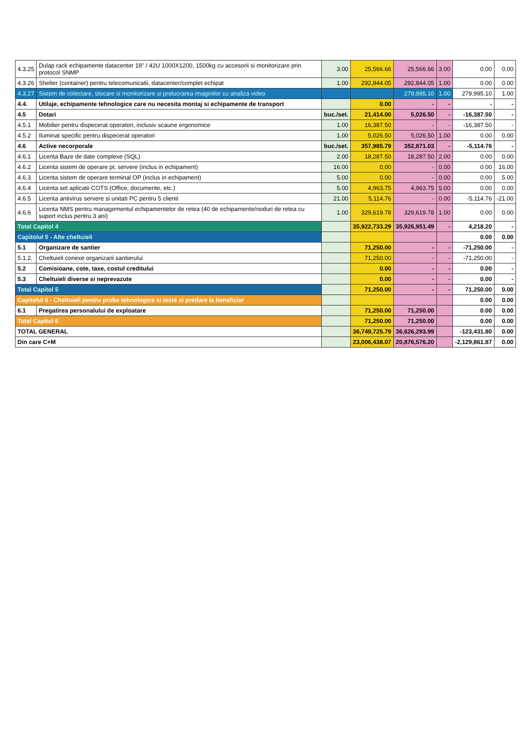| 4.3.25 | Dulap rack echipamente datacenter 19" / 42U 1000X1200, 1500kg cu accesorii si monitorizare prin protocol SNMP | 3.00 | 25,566.66 | 25,566.66 | 3.00 | 0.00 | 0.00 |
| 4.3.26 | Shelter (container) pentru telecomunicatii, datacenter/complet echipat | 1.00 | 292,844.05 | 292,844.05 | 1.00 | 0.00 | 0.00 |
| 4.3.27 | Sistem de colectare, stocare si monitorizare si prelucrarea imaginilor cu analiza video | | | 279,995.10 | 1.00 | 279,995.10 | 1.00 |
| 4.4. | Utilaje, echipamente tehnologice care nu necesita montaj si echipamente de transport | | 0.00 | - | - | - | - |
| 4.5 | Dotari | buc./set. | 21,414.00 | 5,026.50 | - | -16,387.50 | - |
| 4.5.1 | Mobilier pentru dispecerat operatori, inclusiv scaune ergonomice | 1.00 | 16,387.50 | - | - | -16,387.50 | - |
| 4.5.2 | Iluminat specific pentru dispecerat operatori | 1.00 | 5,026.50 | 5,026.50 | 1.00 | 0.00 | 0.00 |
| 4.6 | Active necorporale | buc./set. | 357,985.79 | 352,871.03 | - | -5,114.76 | - |
| 4.6.1 | Licenta Baze de date complexe (SQL) | 2.00 | 18,287.50 | 18,287.50 | 2.00 | 0.00 | 0.00 |
| 4.6.2 | Licenta sistem de operare pt. servere (inclus in echipament) | 16.00 | 0.00 | - | 0.00 | 0.00 | 16.00 |
| 4.6.3 | Licenta sistem de operare terminal OP (inclus in echipament) | 5.00 | 0.00 | - | 0.00 | 0.00 | 5.00 |
| 4.6.4 | Licenta set aplicatii COTS (Office, documente, etc.) | 5.00 | 4,963.75 | 4,963.75 | 5.00 | 0.00 | 0.00 |
| 4.6.5 | Licenta antivirus servere si unitati PC pentru 5 clienti | 21.00 | 5,114.76 | - | 0.00 | -5,114.76 | -21.00 |
| 4.6.6 | Licenta NMS pentru managementul echipamentelor de retea (40 de echipamente/noduri de retea cu suport inclus pentru 3 ani) | 1.00 | 329,619.78 | 329,619.78 | 1.00 | 0.00 | 0.00 |
| Total Capitol 4 | | | 35,922,733.29 | 35,926,951.49 | - | 4,218.20 | - |
| Capitolul 5 - Alte cheltuieli | | | | | | 0.00 | 0.00 |
| 5.1 | Organizare de santier | | 71,250.00 | - | - | -71,250.00 | - |
| 5.1.2. | Cheltuieli conexe organizarii santierului | | 71,250.00 | - | - | -71,250.00 | - |
| 5.2 | Comisioane, cote, taxe, costul creditului | | 0.00 | - | - | 0.00 | - |
| 5.3 | Cheltuieli diverse si neprevazute | | 0.00 | - | - | 0.00 | - |
| Total Capitol 5 | | | 71,250.00 | - | - | 71,250.00 | 0.00 |
| Capitolul 6 - Cheltuieli pentru probe tehnologice si teste si predare la beneficiar | | | | | | 0.00 | 0.00 |
| 6.1 | Pregatirea personalului de exploatare | | 71,250.00 | 71,250.00 | | 0.00 | 0.00 |
| Total Capitol 6 | | | 71,250.00 | 71,250.00 | | 0.00 | 0.00 |
| TOTAL GENERAL | | | 36,749,725.79 | 36,626,293.99 | | -123,431.80 | 0.00 |
| Din care C+M | | | 23,006,438.07 | 20,876,576.20 | | -2,129,861.87 | 0.00 |